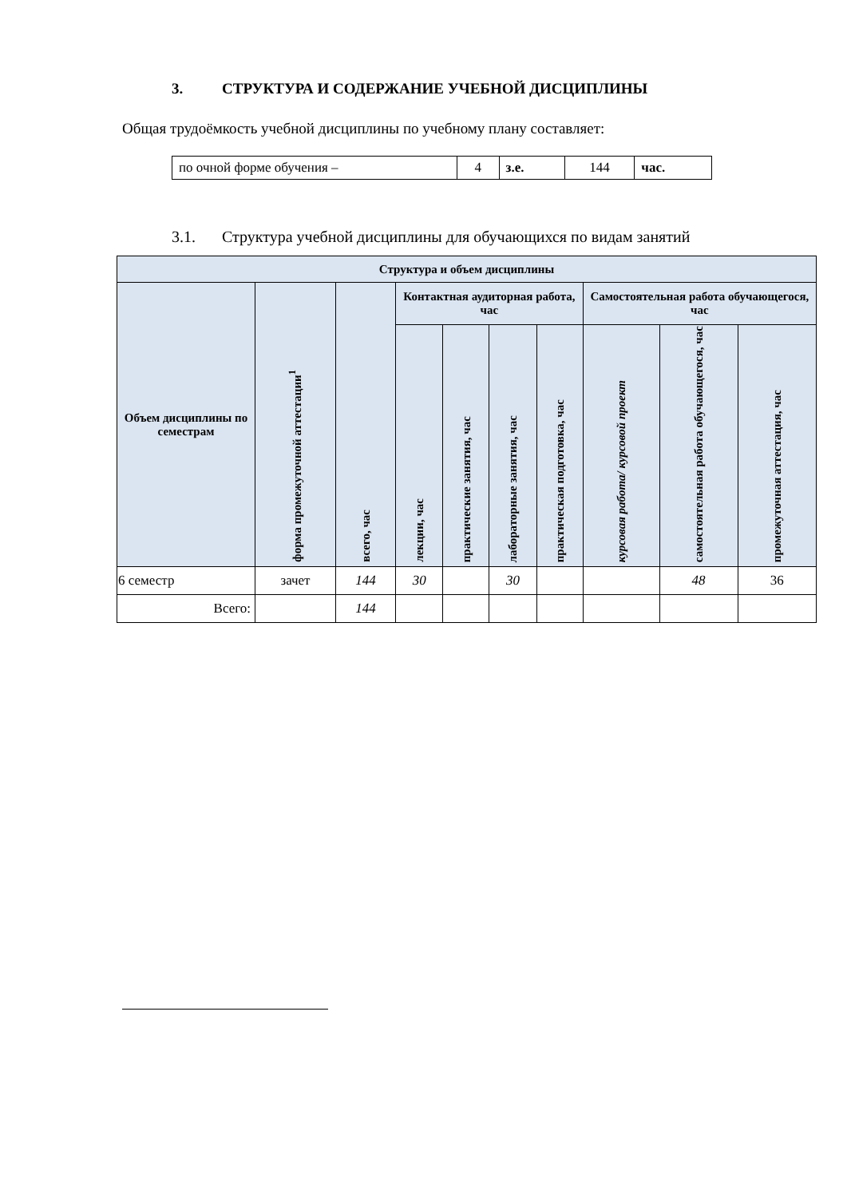3. СТРУКТУРА И СОДЕРЖАНИЕ УЧЕБНОЙ ДИСЦИПЛИНЫ
Общая трудоёмкость учебной дисциплины по учебному плану составляет:
| по очной форме обучения – | 4 | з.е. | 144 | час. |
3.1. Структура учебной дисциплины для обучающихся по видам занятий
| Структура и объем дисциплины | | | | | | | | | |
| --- | --- | --- | --- | --- | --- | --- | --- | --- | --- |
| Объем дисциплины по семестрам | форма промежуточной аттестации<sup>1</sup> | всего, час | Контактная аудиторная работа, час | | | | Самостоятельная работа обучающегося, час | | |
| | | | лекции, час | практические занятия, час | лабораторные занятия, час | практическая подготовка, час | курсовая работа/ курсовой проект | самостоятельная работа обучающегося, час | промежуточная аттестация, час |
| 6 семестр | зачет | 144 | 30 | | 30 | | | 48 | 36 |
| Всего: | | 144 | | | | | | | |